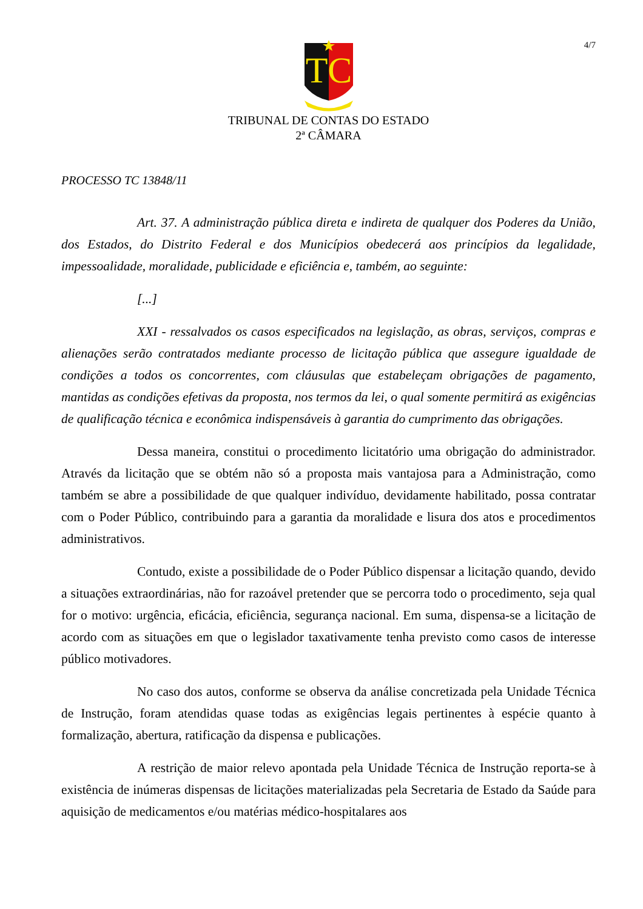4/7
TC
TRIBUNAL DE CONTAS DO ESTADO
2ª CÂMARA
PROCESSO TC 13848/11
Art. 37. A administração pública direta e indireta de qualquer dos Poderes da União, dos Estados, do Distrito Federal e dos Municípios obedecerá aos princípios da legalidade, impessoalidade, moralidade, publicidade e eficiência e, também, ao seguinte:
[...]
XXI - ressalvados os casos especificados na legislação, as obras, serviços, compras e alienações serão contratados mediante processo de licitação pública que assegure igualdade de condições a todos os concorrentes, com cláusulas que estabeleçam obrigações de pagamento, mantidas as condições efetivas da proposta, nos termos da lei, o qual somente permitirá as exigências de qualificação técnica e econômica indispensáveis à garantia do cumprimento das obrigações.
Dessa maneira, constitui o procedimento licitatório uma obrigação do administrador. Através da licitação que se obtém não só a proposta mais vantajosa para a Administração, como também se abre a possibilidade de que qualquer indivíduo, devidamente habilitado, possa contratar com o Poder Público, contribuindo para a garantia da moralidade e lisura dos atos e procedimentos administrativos.
Contudo, existe a possibilidade de o Poder Público dispensar a licitação quando, devido a situações extraordinárias, não for razoável pretender que se percorra todo o procedimento, seja qual for o motivo: urgência, eficácia, eficiência, segurança nacional. Em suma, dispensa-se a licitação de acordo com as situações em que o legislador taxativamente tenha previsto como casos de interesse público motivadores.
No caso dos autos, conforme se observa da análise concretizada pela Unidade Técnica de Instrução, foram atendidas quase todas as exigências legais pertinentes à espécie quanto à formalização, abertura, ratificação da dispensa e publicações.
A restrição de maior relevo apontada pela Unidade Técnica de Instrução reporta-se à existência de inúmeras dispensas de licitações materializadas pela Secretaria de Estado da Saúde para aquisição de medicamentos e/ou matérias médico-hospitalares aos